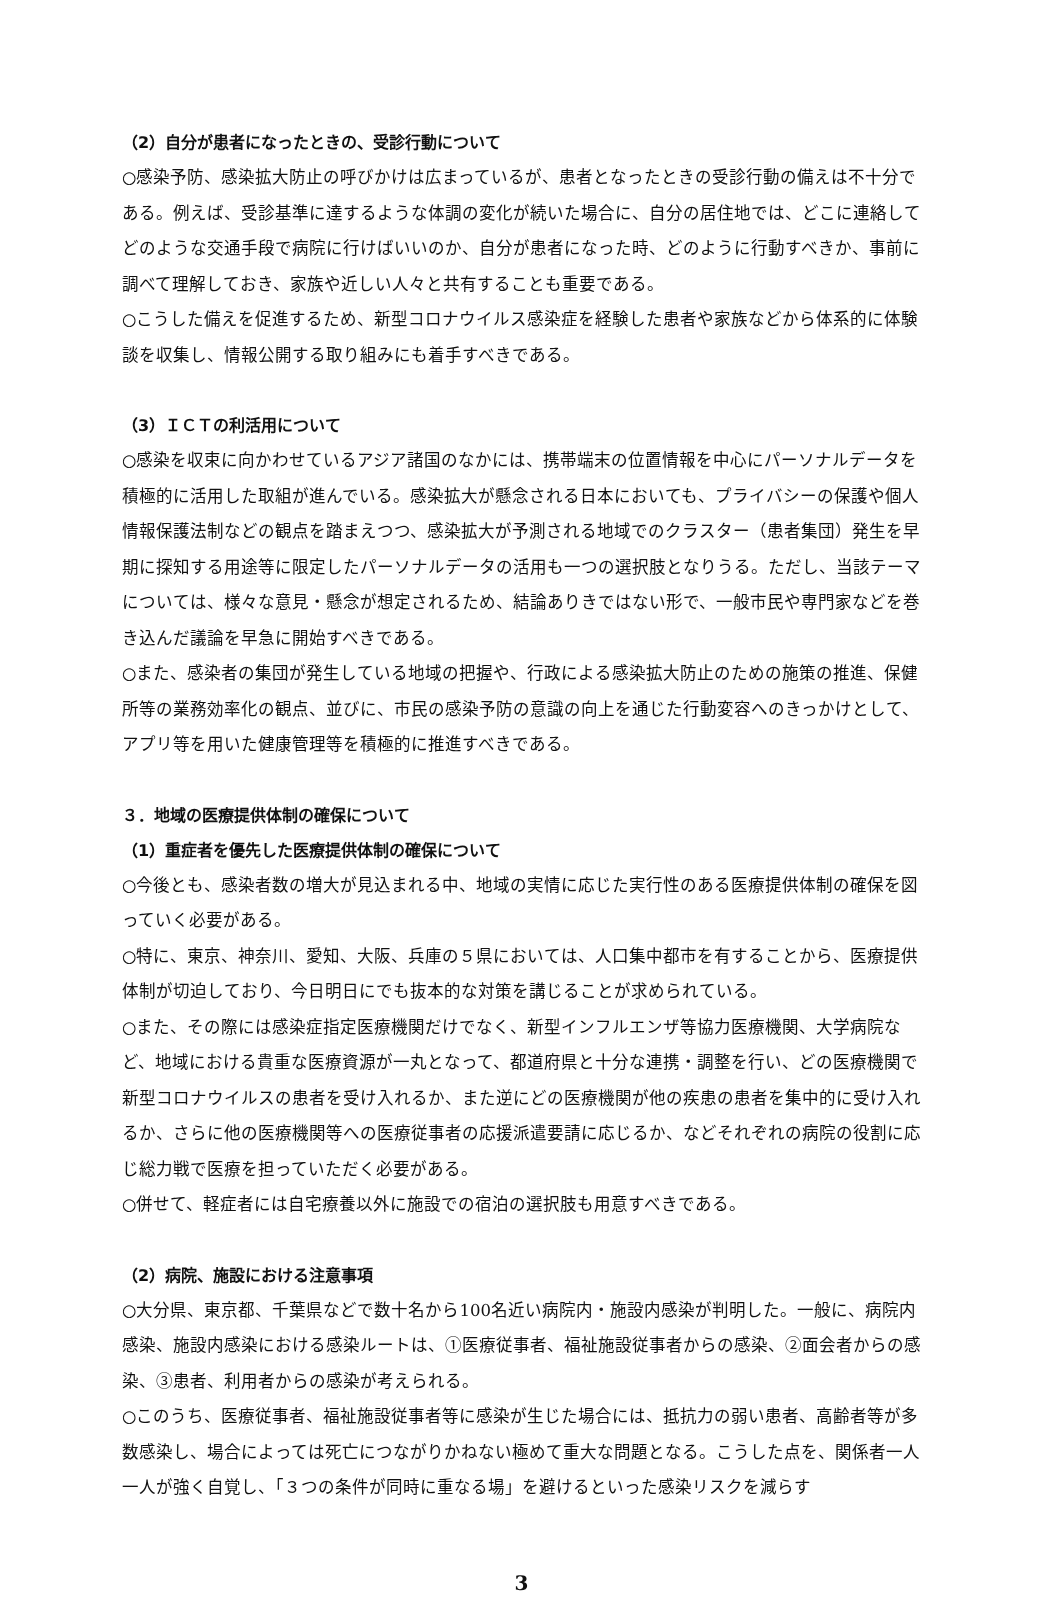（2）自分が患者になったときの、受診行動について
○感染予防、感染拡大防止の呼びかけは広まっているが、患者となったときの受診行動の備えは不十分である。例えば、受診基準に達するような体調の変化が続いた場合に、自分の居住地では、どこに連絡してどのような交通手段で病院に行けばいいのか、自分が患者になった時、どのように行動すべきか、事前に調べて理解しておき、家族や近しい人々と共有することも重要である。
○こうした備えを促進するため、新型コロナウイルス感染症を経験した患者や家族などから体系的に体験談を収集し、情報公開する取り組みにも着手すべきである。
（3）ＩＣＴの利活用について
○感染を収束に向かわせているアジア諸国のなかには、携帯端末の位置情報を中心にパーソナルデータを積極的に活用した取組が進んでいる。感染拡大が懸念される日本においても、プライバシーの保護や個人情報保護法制などの観点を踏まえつつ、感染拡大が予測される地域でのクラスター（患者集団）発生を早期に探知する用途等に限定したパーソナルデータの活用も一つの選択肢となりうる。ただし、当該テーマについては、様々な意見・懸念が想定されるため、結論ありきではない形で、一般市民や専門家などを巻き込んだ議論を早急に開始すべきである。
○また、感染者の集団が発生している地域の把握や、行政による感染拡大防止のための施策の推進、保健所等の業務効率化の観点、並びに、市民の感染予防の意識の向上を通じた行動変容へのきっかけとして、アプリ等を用いた健康管理等を積極的に推進すべきである。
３．地域の医療提供体制の確保について
（1）重症者を優先した医療提供体制の確保について
○今後とも、感染者数の増大が見込まれる中、地域の実情に応じた実行性のある医療提供体制の確保を図っていく必要がある。
○特に、東京、神奈川、愛知、大阪、兵庫の５県においては、人口集中都市を有することから、医療提供体制が切迫しており、今日明日にでも抜本的な対策を講じることが求められている。
○また、その際には感染症指定医療機関だけでなく、新型インフルエンザ等協力医療機関、大学病院など、地域における貴重な医療資源が一丸となって、都道府県と十分な連携・調整を行い、どの医療機関で新型コロナウイルスの患者を受け入れるか、また逆にどの医療機関が他の疾患の患者を集中的に受け入れるか、さらに他の医療機関等への医療従事者の応援派遣要請に応じるか、などそれぞれの病院の役割に応じ総力戦で医療を担っていただく必要がある。
○併せて、軽症者には自宅療養以外に施設での宿泊の選択肢も用意すべきである。
（2）病院、施設における注意事項
○大分県、東京都、千葉県などで数十名から100名近い病院内・施設内感染が判明した。一般に、病院内感染、施設内感染における感染ルートは、①医療従事者、福祉施設従事者からの感染、②面会者からの感染、③患者、利用者からの感染が考えられる。
○このうち、医療従事者、福祉施設従事者等に感染が生じた場合には、抵抗力の弱い患者、高齢者等が多数感染し、場合によっては死亡につながりかねない極めて重大な問題となる。こうした点を、関係者一人一人が強く自覚し、「３つの条件が同時に重なる場」を避けるといった感染リスクを減らす
3